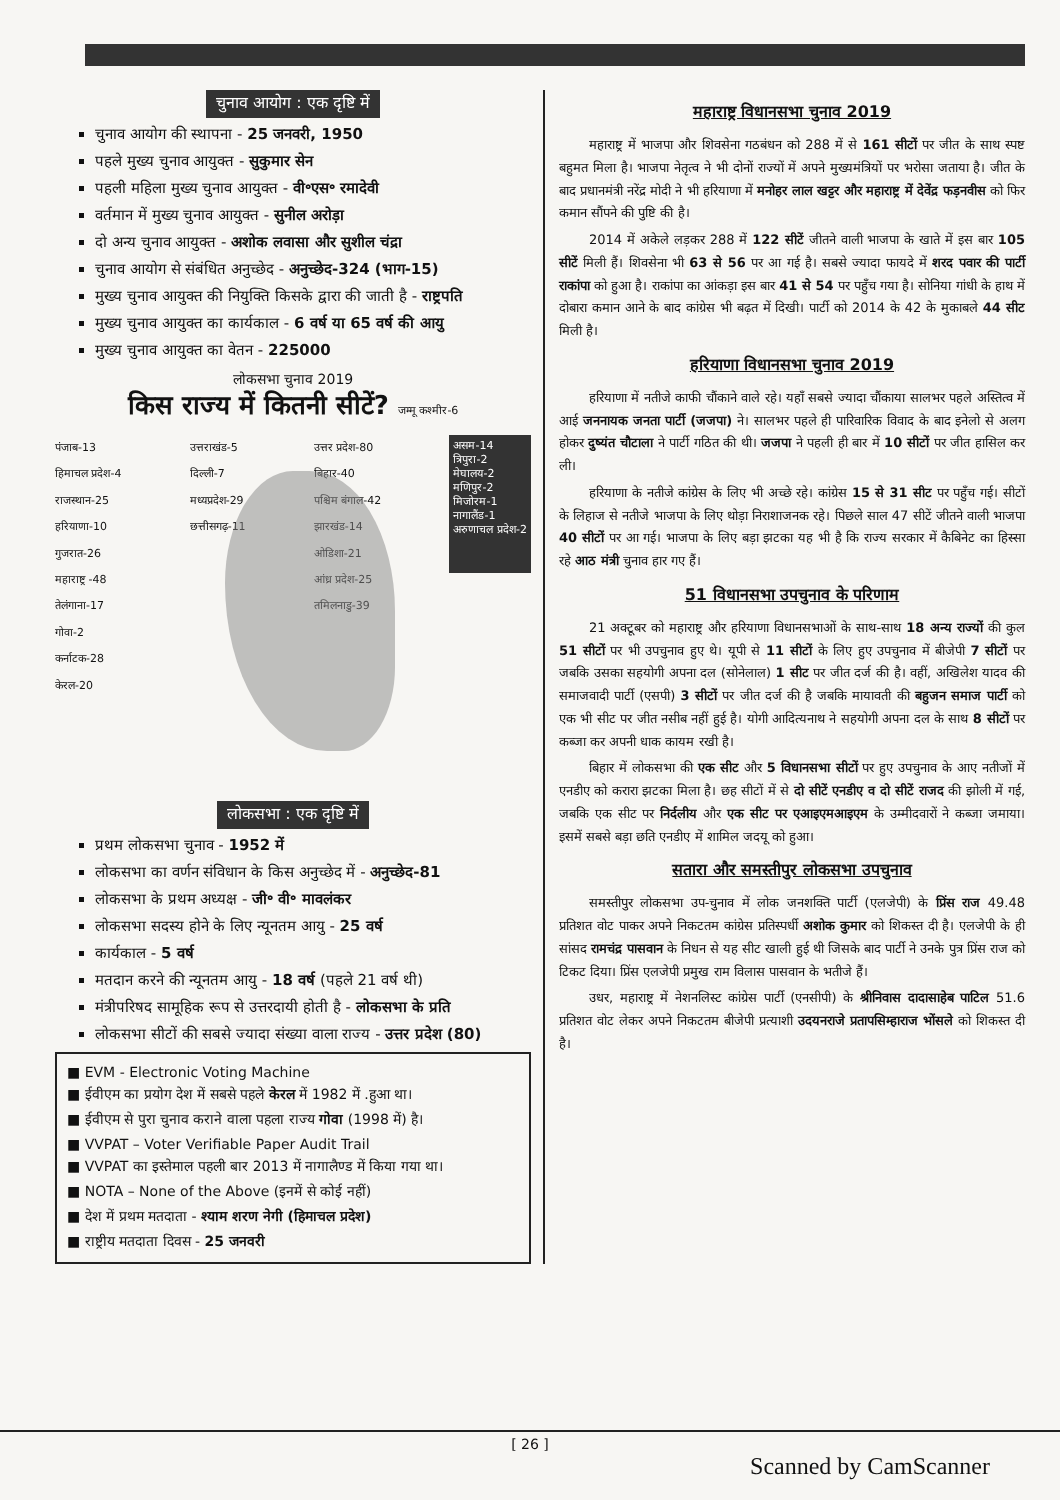चुनाव आयोग : एक दृष्टि में
चुनाव आयोग की स्थापना - 25 जनवरी, 1950
पहले मुख्य चुनाव आयुक्त - सुकुमार सेन
पहली महिला मुख्य चुनाव आयुक्त - वी॰एस॰ रमादेवी
वर्तमान में मुख्य चुनाव आयुक्त - सुनील अरोड़ा
दो अन्य चुनाव आयुक्त - अशोक लवासा और सुशील चंद्रा
चुनाव आयोग से संबंधित अनुच्छेद - अनुच्छेद-324 (भाग-15)
मुख्य चुनाव आयुक्त की नियुक्ति किसके द्वारा की जाती है - राष्ट्रपति
मुख्य चुनाव आयुक्त का कार्यकाल - 6 वर्ष या 65 वर्ष की आयु
मुख्य चुनाव आयुक्त का वेतन - 225000
लोकसभा चुनाव 2019
किस राज्य में कितनी सीटें? जम्मू कश्मीर-6
पंजाब-13
हिमाचल प्रदेश-4
राजस्थान-25
हरियाणा-10
गुजरात-26
महाराष्ट्र -48
तेलंगाना-17
गोवा-2
कर्नाटक-28
केरल-20
उत्तराखंड-5
दिल्ली-7
मध्यप्रदेश-29
छत्तीसगढ़-11
उत्तर प्रदेश-80
बिहार-40
पश्चिम बंगाल-42
झारखंड-14
ओडिशा-21
आंध्र प्रदेश-25
तमिलनाडु-39
असम-14
त्रिपुरा-2
मेघालय-2
मणिपुर-2
मिजोरम-1
नागालैंड-1
अरुणाचल प्रदेश-2
लोकसभा : एक दृष्टि में
प्रथम लोकसभा चुनाव - 1952 में
लोकसभा का वर्णन संविधान के किस अनुच्छेद में - अनुच्छेद-81
लोकसभा के प्रथम अध्यक्ष - जी॰ वी॰ मावलंकर
लोकसभा सदस्य होने के लिए न्यूनतम आयु - 25 वर्ष
कार्यकाल - 5 वर्ष
मतदान करने की न्यूनतम आयु - 18 वर्ष (पहले 21 वर्ष थी)
मंत्रीपरिषद सामूहिक रूप से उत्तरदायी होती है - लोकसभा के प्रति
लोकसभा सीटों की सबसे ज्यादा संख्या वाला राज्य - उत्तर प्रदेश (80)
■ EVM - Electronic Voting Machine
■ ईवीएम का प्रयोग देश में सबसे पहले केरल में 1982 में .हुआ था।
■ ईवीएम से पुरा चुनाव कराने वाला पहला राज्य गोवा (1998 में) है।
■ VVPAT – Voter Verifiable Paper Audit Trail
■ VVPAT का इस्तेमाल पहली बार 2013 में नागालैण्ड में किया गया था।
■ NOTA – None of the Above (इनमें से कोई नहीं)
■ देश में प्रथम मतदाता - श्याम शरण नेगी (हिमाचल प्रदेश)
■ राष्ट्रीय मतदाता दिवस - 25 जनवरी
महाराष्ट्र विधानसभा चुनाव 2019
महाराष्ट्र में भाजपा और शिवसेना गठबंधन को 288 में से 161 सीटों पर जीत के साथ स्पष्ट बहुमत मिला है। भाजपा नेतृत्व ने भी दोनों राज्यों में अपने मुख्यमंत्रियों पर भरोसा जताया है। जीत के बाद प्रधानमंत्री नरेंद्र मोदी ने भी हरियाणा में मनोहर लाल खट्टर और महाराष्ट्र में देवेंद्र फड़नवीस को फिर कमान सौंपने की पुष्टि की है।
2014 में अकेले लड़कर 288 में 122 सीटें जीतने वाली भाजपा के खाते में इस बार 105 सीटें मिली हैं। शिवसेना भी 63 से 56 पर आ गई है। सबसे ज्यादा फायदे में शरद पवार की पार्टी राकांपा को हुआ है। राकांपा का आंकड़ा इस बार 41 से 54 पर पहुँच गया है। सोनिया गांधी के हाथ में दोबारा कमान आने के बाद कांग्रेस भी बढ़त में दिखी। पार्टी को 2014 के 42 के मुकाबले 44 सीट मिली है।
हरियाणा विधानसभा चुनाव 2019
हरियाणा में नतीजे काफी चौंकाने वाले रहे। यहाँ सबसे ज्यादा चौंकाया सालभर पहले अस्तित्व में आई जननायक जनता पार्टी (जजपा) ने। सालभर पहले ही पारिवारिक विवाद के बाद इनेलो से अलग होकर दुष्यंत चौटाला ने पार्टी गठित की थी। जजपा ने पहली ही बार में 10 सीटों पर जीत हासिल कर ली।
हरियाणा के नतीजे कांग्रेस के लिए भी अच्छे रहे। कांग्रेस 15 से 31 सीट पर पहुँच गई। सीटों के लिहाज से नतीजे भाजपा के लिए थोड़ा निराशाजनक रहे। पिछले साल 47 सीटें जीतने वाली भाजपा 40 सीटों पर आ गई। भाजपा के लिए बड़ा झटका यह भी है कि राज्य सरकार में कैबिनेट का हिस्सा रहे आठ मंत्री चुनाव हार गए हैं।
51 विधानसभा उपचुनाव के परिणाम
21 अक्टूबर को महाराष्ट्र और हरियाणा विधानसभाओं के साथ-साथ 18 अन्य राज्यों की कुल 51 सीटों पर भी उपचुनाव हुए थे। यूपी से 11 सीटों के लिए हुए उपचुनाव में बीजेपी 7 सीटों पर जबकि उसका सहयोगी अपना दल (सोनेलाल) 1 सीट पर जीत दर्ज की है। वहीं, अखिलेश यादव की समाजवादी पार्टी (एसपी) 3 सीटों पर जीत दर्ज की है जबकि मायावती की बहुजन समाज पार्टी को एक भी सीट पर जीत नसीब नहीं हुई है। योगी आदित्यनाथ ने सहयोगी अपना दल के साथ 8 सीटों पर कब्जा कर अपनी धाक कायम रखी है।
बिहार में लोकसभा की एक सीट और 5 विधानसभा सीटों पर हुए उपचुनाव के आए नतीजों में एनडीए को करारा झटका मिला है। छह सीटों में से दो सीटें एनडीए व दो सीटें राजद की झोली में गई, जबकि एक सीट पर निर्दलीय और एक सीट पर एआइएमआइएम के उम्मीदवारों ने कब्जा जमाया। इसमें सबसे बड़ा छति एनडीए में शामिल जदयू को हुआ।
सतारा और समस्तीपुर लोकसभा उपचुनाव
समस्तीपुर लोकसभा उप-चुनाव में लोक जनशक्ति पार्टी (एलजेपी) के प्रिंस राज 49.48 प्रतिशत वोट पाकर अपने निकटतम कांग्रेस प्रतिस्पर्धी अशोक कुमार को शिकस्त दी है। एलजेपी के ही सांसद रामचंद्र पासवान के निधन से यह सीट खाली हुई थी जिसके बाद पार्टी ने उनके पुत्र प्रिंस राज को टिकट दिया। प्रिंस एलजेपी प्रमुख राम विलास पासवान के भतीजे हैं।
उधर, महाराष्ट्र में नेशनलिस्ट कांग्रेस पार्टी (एनसीपी) के श्रीनिवास दादासाहेब पाटिल 51.6 प्रतिशत वोट लेकर अपने निकटतम बीजेपी प्रत्याशी उदयनराजे प्रतापसिम्हाराज भोंसले को शिकस्त दी है।
[ 26 ]
Scanned by CamScanner